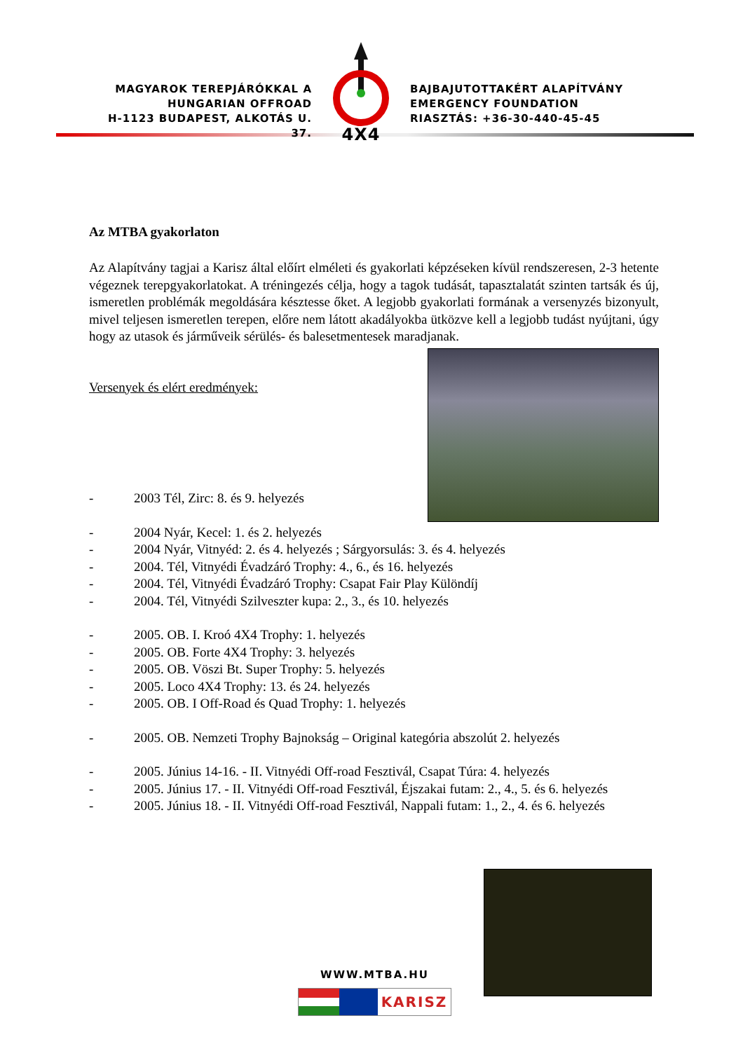MAGYAROK TEREPJÁRÓKKAL A
HUNGARIAN OFFROAD
H-1123 BUDAPEST, ALKOTÁS U. 37.
4X4
BAJBAJUTOTTAKÉRT ALAPÍTVÁNY
EMERGENCY FOUNDATION
RIASZTÁS: +36-30-440-45-45
Az MTBA gyakorlaton
Az Alapítvány tagjai a Karisz által előírt elméleti és gyakorlati képzéseken kívül rendszeresen, 2-3 hetente végeznek terepgyakorlatokat. A tréningezés célja, hogy a tagok tudását, tapasztalatát szinten tartsák és új, ismeretlen problémák megoldására késztesse őket. A legjobb gyakorlati formának a versenyzés bizonyult, mivel teljesen ismeretlen terepen, előre nem látott akadályokba ütközve kell a legjobb tudást nyújtani, úgy hogy az utasok és járműveik sérülés- és balesetmentesek maradjanak.
Versenyek és elért eredmények:
- 2003 Tél, Zirc: 8. és 9. helyezés
- 2004 Nyár, Kecel: 1. és 2. helyezés
- 2004 Nyár, Vitnyéd: 2. és 4. helyezés ; Sárgyorsulás: 3. és 4. helyezés
- 2004. Tél, Vitnyédi Évadzáró Trophy: 4., 6., és 16. helyezés
- 2004. Tél, Vitnyédi Évadzáró Trophy: Csapat Fair Play Különdíj
- 2004. Tél, Vitnyédi Szilveszter kupa: 2., 3., és 10. helyezés
- 2005. OB. I. Kroó 4X4 Trophy: 1. helyezés
- 2005. OB. Forte 4X4 Trophy: 3. helyezés
- 2005. OB. Vöszi Bt. Super Trophy: 5. helyezés
- 2005. Loco 4X4 Trophy: 13. és 24. helyezés
- 2005. OB. I Off-Road és Quad Trophy: 1. helyezés
- 2005. OB. Nemzeti Trophy Bajnokság – Original kategória abszolút 2. helyezés
- 2005. Június 14-16. - II. Vitnyédi Off-road Fesztivál, Csapat Túra: 4. helyezés
- 2005. Június 17. - II. Vitnyédi Off-road Fesztivál, Éjszakai futam: 2., 4., 5. és 6. helyezés
- 2005. Június 18. - II. Vitnyédi Off-road Fesztivál, Nappali futam: 1., 2., 4. és 6. helyezés
WWW.MTBA.HU
KARISZ